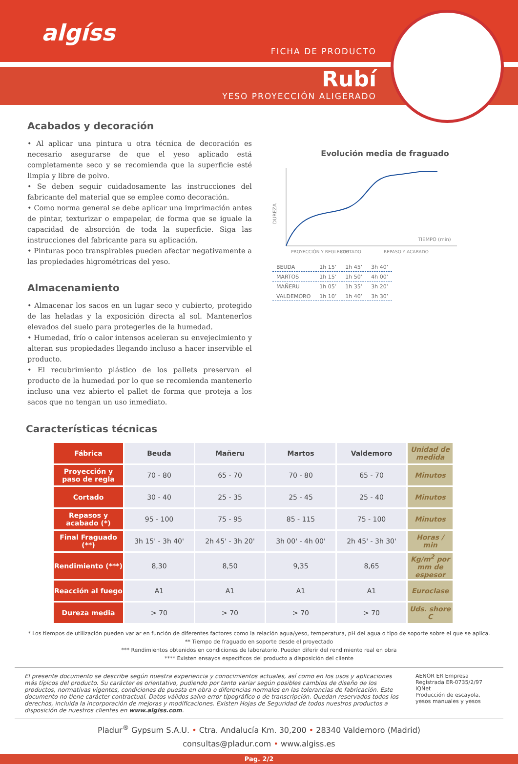algíss
FICHA DE PRODUCTO
Rubí
YESO PROYECCIÓN ALIGERADO
Acabados y decoración
• Al aplicar una pintura u otra técnica de decoración es necesario asegurarse de que el yeso aplicado está completamente seco y se recomienda que la superficie esté limpia y libre de polvo.
• Se deben seguir cuidadosamente las instrucciones del fabricante del material que se emplee como decoración.
• Como norma general se debe aplicar una imprimación antes de pintar, texturizar o empapelar, de forma que se iguale la capacidad de absorción de toda la superficie. Siga las instrucciones del fabricante para su aplicación.
• Pinturas poco transpirables pueden afectar negativamente a las propiedades higrométricas del yeso.
Almacenamiento
• Almacenar los sacos en un lugar seco y cubierto, protegido de las heladas y la exposición directa al sol. Mantenerlos elevados del suelo para protegerles de la humedad.
• Humedad, frío o calor intensos aceleran su envejecimiento y alteran sus propiedades llegando incluso a hacer inservible el producto.
• El recubrimiento plástico de los pallets preservan el producto de la humedad por lo que se recomienda mantenerlo incluso una vez abierto el pallet de forma que proteja a los sacos que no tengan un uso inmediato.
Evolución media de fraguado
DUREZA
TIEMPO (min)
PROYECCIÓN Y REGLEADO
CORTADO
REPASO Y ACABADO
| BEUDA | 1h 15’ | 1h 45’ | 3h 40’ |
| MARTOS | 1h 15’ | 1h 50’ | 4h 00’ |
| MAÑERU | 1h 05’ | 1h 35’ | 3h 20’ |
| VALDEMORO | 1h 10’ | 1h 40’ | 3h 30’ |
Características técnicas
| Fábrica | Beuda | Mañeru | Martos | Valdemoro | Unidad de medida |
| --- | --- | --- | --- | --- | --- |
| Proyección y paso de regla | 70 - 80 | 65 - 70 | 70 - 80 | 65 - 70 | Minutos |
| Cortado | 30 - 40 | 25 - 35 | 25 - 45 | 25 - 40 | Minutos |
| Repasos y acabado (*) | 95 - 100 | 75 - 95 | 85 - 115 | 75 - 100 | Minutos |
| Final Fraguado (**) | 3h 15' - 3h 40' | 2h 45' - 3h 20' | 3h 00' - 4h 00' | 2h 45' - 3h 30' | Horas / min |
| Rendimiento (***) | 8,30 | 8,50 | 9,35 | 8,65 | Kg/m<sup>2</sup> por mm de espesor |
| Reacción al fuego | A1 | A1 | A1 | A1 | Euroclase |
| Dureza media | > 70 | > 70 | > 70 | > 70 | Uds. shore C |
* Los tiempos de utilización pueden variar en función de diferentes factores como la relación agua/yeso, temperatura, pH del agua o tipo de soporte sobre el que se aplica.
** Tiempo de fraguado en soporte desde el proyectado
*** Rendimientos obtenidos en condiciones de laboratorio. Pueden diferir del rendimiento real en obra
**** Existen ensayos específicos del producto a disposición del cliente
El presente documento se describe según nuestra experiencia y conocimientos actuales, así como en los usos y aplicaciones más típicos del producto. Su carácter es orientativo, pudiendo por tanto variar según posibles cambios de diseño de los productos, normativas vigentes, condiciones de puesta en obra o diferencias normales en las tolerancias de fabricación. Este documento no tiene carácter contractual. Datos válidos salvo error tipográfico o de transcripción. Quedan reservados todos los derechos, incluida la incorporación de mejoras y modificaciones. Existen Hojas de Seguridad de todos nuestros productos a disposición de nuestros clientes en www.algiss.com.
AENOR ER Empresa Registrada ER-0735/2/97 IQNet
Producción de escayola, yesos manuales y yesos
Pladur<sup>®</sup> Gypsum S.A.U. • Ctra. Andalucía Km. 30,200 • 28340 Valdemoro (Madrid)
consultas@pladur.com • www.algiss.es
Pag. 2/2